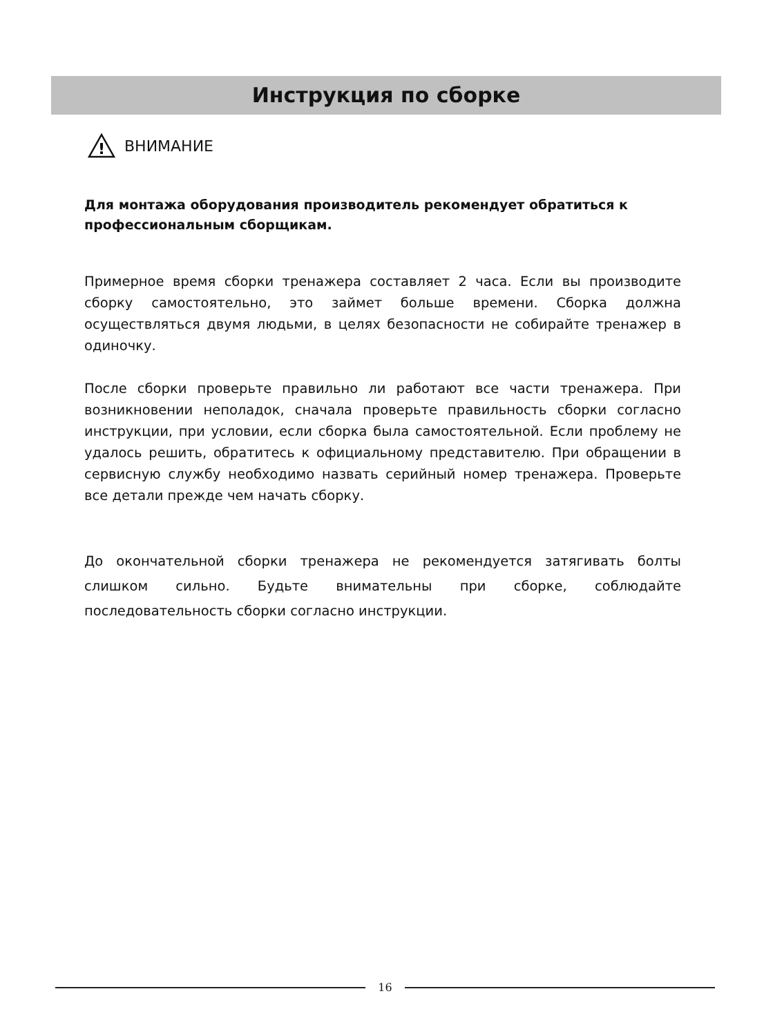Инструкция по сборке
!
ВНИМАНИЕ
Для монтажа оборудования производитель рекомендует обратиться к профессиональным сборщикам.
Примерное время сборки тренажера составляет 2 часа. Если вы производите сборку самостоятельно, это займет больше времени. Сборка должна осуществляться двумя людьми, в целях безопасности не собирайте тренажер в одиночку.
После сборки проверьте правильно ли работают все части тренажера. При возникновении неполадок, сначала проверьте правильность сборки согласно инструкции, при условии, если сборка была самостоятельной. Если проблему не удалось решить, обратитесь к официальному представителю. При обращении в сервисную службу необходимо назвать серийный номер тренажера. Проверьте все детали прежде чем начать сборку.
До окончательной сборки тренажера не рекомендуется затягивать болты слишком сильно. Будьте внимательны при сборке, соблюдайте последовательность сборки согласно инструкции.
16